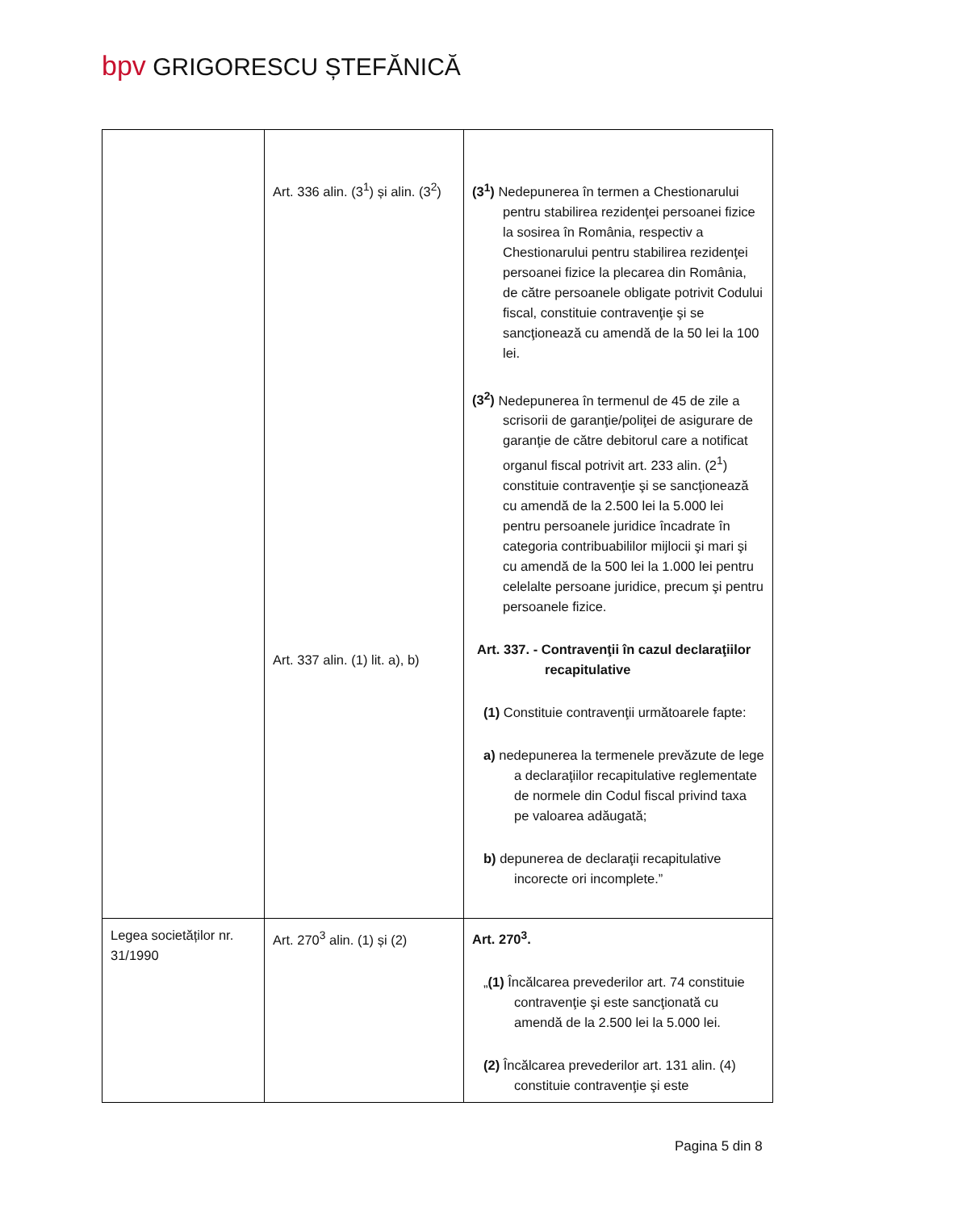bpv GRIGORESCU ȘTEFĂNICĂ
| | Art. 336 alin. (3<sup>1</sup>) și alin. (3<sup>2</sup>) Art. 337 alin. (1) lit. a), b) | (3<sup>1</sup>) Nedepunerea în termen a Chestionarului pentru stabilirea rezidenţei persoanei fizice la sosirea în România, respectiv a Chestionarului pentru stabilirea rezidenţei persoanei fizice la plecarea din România, de către persoanele obligate potrivit Codului fiscal, constituie contravenţie şi se sancţionează cu amendă de la 50 lei la 100 lei. (3<sup>2</sup>) Nedepunerea în termenul de 45 de zile a scrisorii de garanţie/poliţei de asigurare de garanţie de către debitorul care a notificat organul fiscal potrivit art. 233 alin. (2<sup>1</sup>) constituie contravenţie şi se sancţionează cu amendă de la 2.500 lei la 5.000 lei pentru persoanele juridice încadrate în categoria contribuabililor mijlocii şi mari şi cu amendă de la 500 lei la 1.000 lei pentru celelalte persoane juridice, precum şi pentru persoanele fizice. Art. 337. - Contravenţii în cazul declaraţiilor recapitulative (1) Constituie contravenţii următoarele fapte: a) nedepunerea la termenele prevăzute de lege a declaraţiilor recapitulative reglementate de normele din Codul fiscal privind taxa pe valoarea adăugată; b) depunerea de declaraţii recapitulative incorecte ori incomplete.” |
| Legea societăților nr. 31/1990 | Art. 270<sup>3</sup> alin. (1) și (2) | Art. 270<sup>3</sup>. „ (1) Încălcarea prevederilor art. 74 constituie contravenţie şi este sancţionată cu amendă de la 2.500 lei la 5.000 lei. (2) Încălcarea prevederilor art. 131 alin. (4) constituie contravenţie şi este |
Pagina 5 din 8